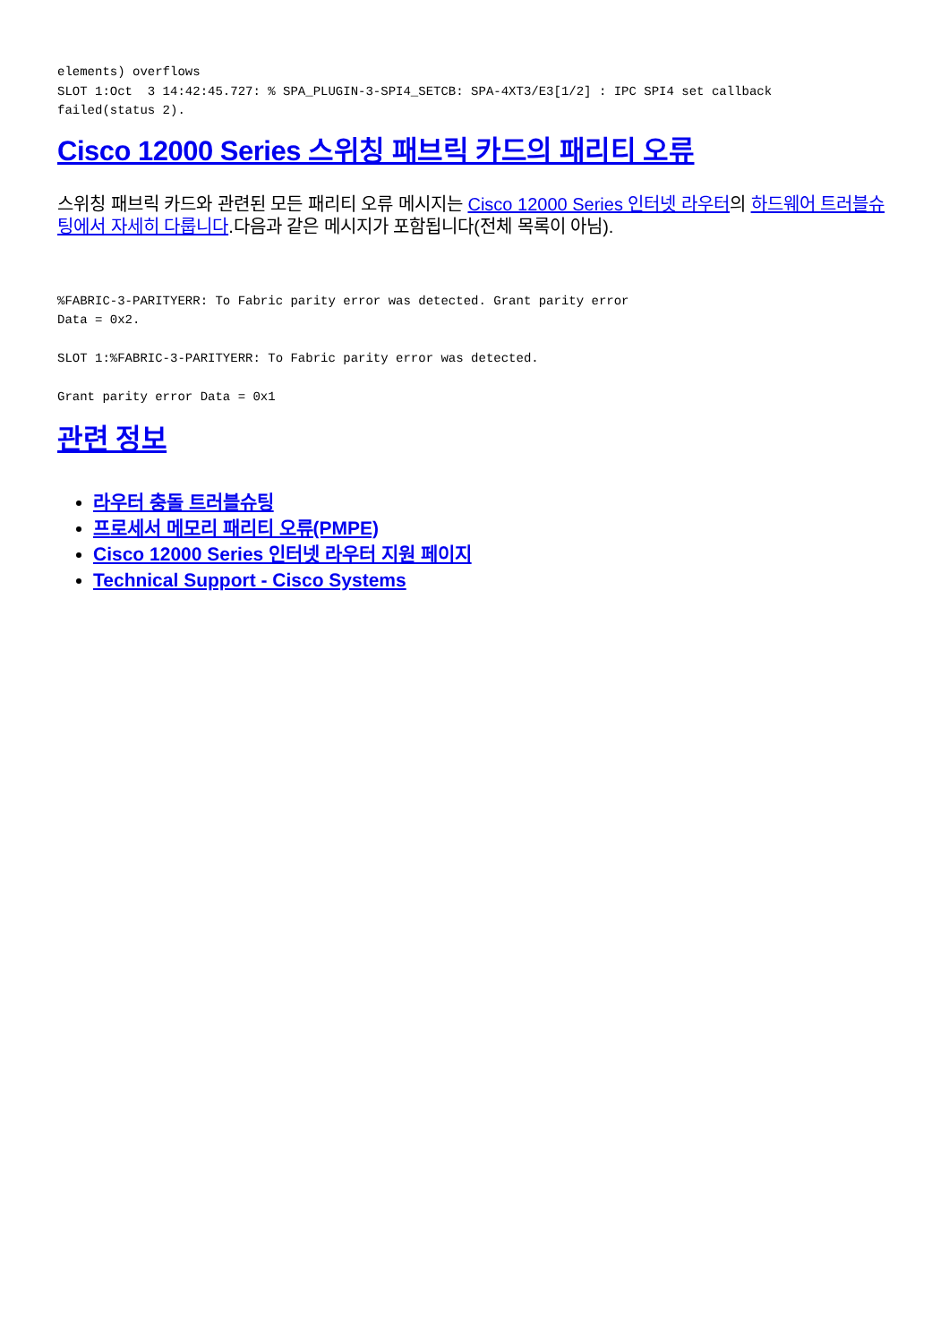elements) overflows
SLOT 1:Oct  3 14:42:45.727: % SPA_PLUGIN-3-SPI4_SETCB: SPA-4XT3/E3[1/2] : IPC SPI4 set callback
failed(status 2).
Cisco 12000 Series 스위칭 패브릭 카드의 패리티 오류
스위칭 패브릭 카드와 관련된 모든 패리티 오류 메시지는 Cisco 12000 Series 인터넷 라우터의 하드웨어 트러블슈팅에서 자세히 다룹니다.다음과 같은 메시지가 포함됩니다(전체 목록이 아님).
%FABRIC-3-PARITYERR: To Fabric parity error was detected. Grant parity error
Data = 0x2.

SLOT 1:%FABRIC-3-PARITYERR: To Fabric parity error was detected.

Grant parity error Data = 0x1
관련 정보
라우터 충돌 트러블슈팅
프로세서 메모리 패리티 오류(PMPE)
Cisco 12000 Series 인터넷 라우터 지원 페이지
Technical Support - Cisco Systems